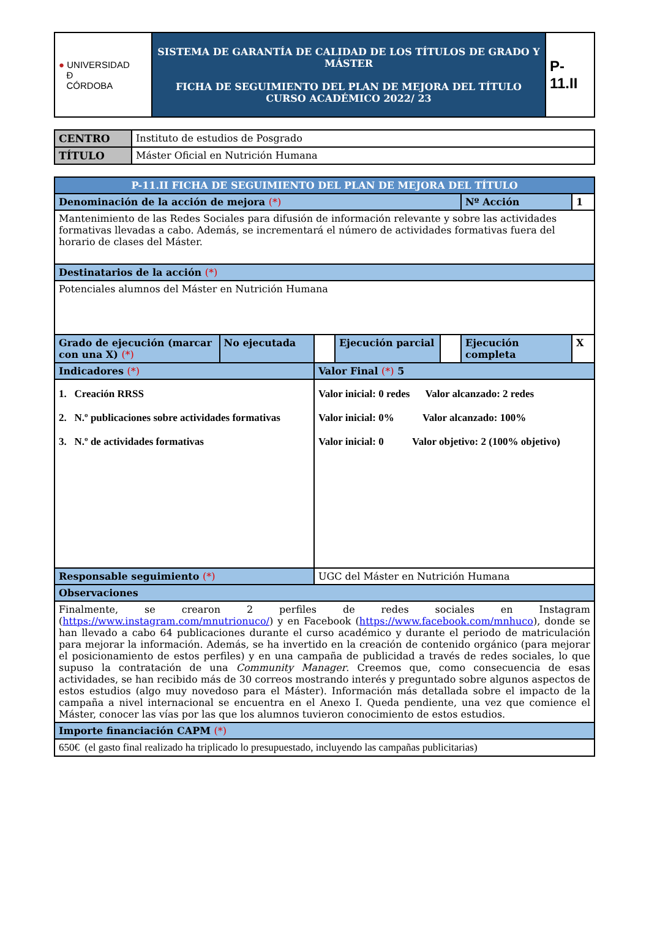| ● UNIVERSIDAD Ð CÓRDOBA | SISTEMA DE GARANTÍA DE CALIDAD DE LOS TÍTULOS DE GRADO Y MÁSTER FICHA DE SEGUIMIENTO DEL PLAN DE MEJORA DEL TÍTULO CURSO ACADÉMICO 2022/ 23 | P-11.II |
| CENTRO | Instituto de estudios de Posgrado |
| TÍTULO | Máster Oficial en Nutrición Humana |
| P-11.II FICHA DE SEGUIMIENTO DEL PLAN DE MEJORA DEL TÍTULO | | | | | | | |
| Denominación de la acción de mejora (*) | | | | | | Nº Acción | 1 |
| Mantenimiento de las Redes Sociales para difusión de información relevante y sobre las actividades formativas llevadas a cabo. Además, se incrementará el número de actividades formativas fuera del horario de clases del Máster. | | | | | | | |
| Destinatarios de la acción (*) | | | | | | | |
| Potenciales alumnos del Máster en Nutrición Humana | | | | | | | |
| Grado de ejecución (marcar con una X) (*) | No ejecutada | | Ejecución parcial | | Ejecución completa | | X |
| Indicadores (*) | | Valor Final (*) 5 | | | | | |
| 1. Creación RRSS 2. N.º publicaciones sobre actividades formativas 3. N.º de actividades formativas | | Valor inicial: 0 redes Valor alcanzado: 2 redes Valor inicial: 0% Valor alcanzado: 100% Valor inicial: 0 Valor objetivo: 2 (100% objetivo) | | | | | |
| Responsable seguimiento (*) | | UGC del Máster en Nutrición Humana | | | | | |
| Observaciones | | | | | | | |
| Finalmente, se crearon 2 perfiles de redes sociales en Instagram ( https://www.instagram.com/mnutrionuco/ ) y en Facebook ( https://www.facebook.com/mnhuco ), donde se han llevado a cabo 64 publicaciones durante el curso académico y durante el periodo de matriculación para mejorar la información. Además, se ha invertido en la creación de contenido orgánico (para mejorar el posicionamiento de estos perfiles) y en una campaña de publicidad a través de redes sociales, lo que supuso la contratación de una Community Manager . Creemos que, como consecuencia de esas actividades, se han recibido más de 30 correos mostrando interés y preguntado sobre algunos aspectos de estos estudios (algo muy novedoso para el Máster). Información más detallada sobre el impacto de la campaña a nivel internacional se encuentra en el Anexo I. Queda pendiente, una vez que comience el Máster, conocer las vías por las que los alumnos tuvieron conocimiento de estos estudios. | | | | | | | |
| Importe financiación CAPM (*) | | | | | | | |
| 650€ (el gasto final realizado ha triplicado lo presupuestado, incluyendo las campañas publicitarias) | | | | | | | |